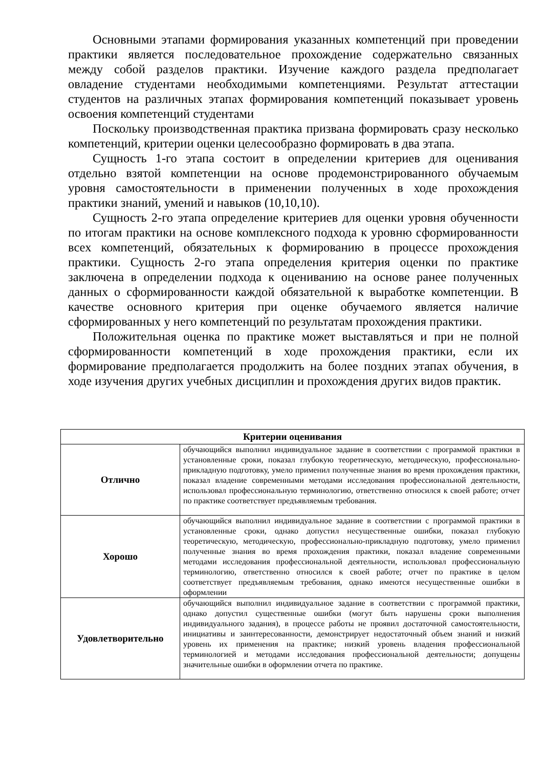Основными этапами формирования указанных компетенций при проведении практики является последовательное прохождение содержательно связанных между собой разделов практики. Изучение каждого раздела предполагает овладение студентами необходимыми компетенциями. Результат аттестации студентов на различных этапах формирования компетенций показывает уровень освоения компетенций студентами
Поскольку производственная практика призвана формировать сразу несколько компетенций, критерии оценки целесообразно формировать в два этапа.
Сущность 1-го этапа состоит в определении критериев для оценивания отдельно взятой компетенции на основе продемонстрированного обучаемым уровня самостоятельности в применении полученных в ходе прохождения практики знаний, умений и навыков (10,10,10).
Сущность 2-го этапа определение критериев для оценки уровня обученности по итогам практики на основе комплексного подхода к уровню сформированности всех компетенций, обязательных к формированию в процессе прохождения практики. Сущность 2-го этапа определения критерия оценки по практике заключена в определении подхода к оцениванию на основе ранее полученных данных о сформированности каждой обязательной к выработке компетенции. В качестве основного критерия при оценке обучаемого является наличие сформированных у него компетенций по результатам прохождения практики.
Положительная оценка по практике может выставляться и при не полной сформированности компетенций в ходе прохождения практики, если их формирование предполагается продолжить на более поздних этапах обучения, в ходе изучения других учебных дисциплин и прохождения других видов практик.
| Критерии оценивания | |
| --- | --- |
| Отлично | обучающийся выполнил индивидуальное задание в соответствии с программой практики в установленные сроки, показал глубокую теоретическую, методическую, профессионально-прикладную подготовку, умело применил полученные знания во время прохождения практики, показал владение современными методами исследования профессиональной деятельности, использовал профессиональную терминологию, ответственно относился к своей работе; отчет по практике соответствует предъявляемым требования. |
| Хорошо | обучающийся выполнил индивидуальное задание в соответствии с программой практики в установленные сроки, однако допустил несущественные ошибки, показал глубокую теоретическую, методическую, профессионально-прикладную подготовку, умело применил полученные знания во время прохождения практики, показал владение современными методами исследования профессиональной деятельности, использовал профессиональную терминологию, ответственно относился к своей работе; отчет по практике в целом соответствует предъявляемым требования, однако имеются несущественные ошибки в оформлении |
| Удовлетворительно | обучающийся выполнил индивидуальное задание в соответствии с программой практики, однако допустил существенные ошибки (могут быть нарушены сроки выполнения индивидуального задания), в процессе работы не проявил достаточной самостоятельности, инициативы и заинтересованности, демонстрирует недостаточный объем знаний и низкий уровень их применения на практике; низкий уровень владения профессиональной терминологией и методами исследования профессиональной деятельности; допущены значительные ошибки в оформлении отчета по практике. |